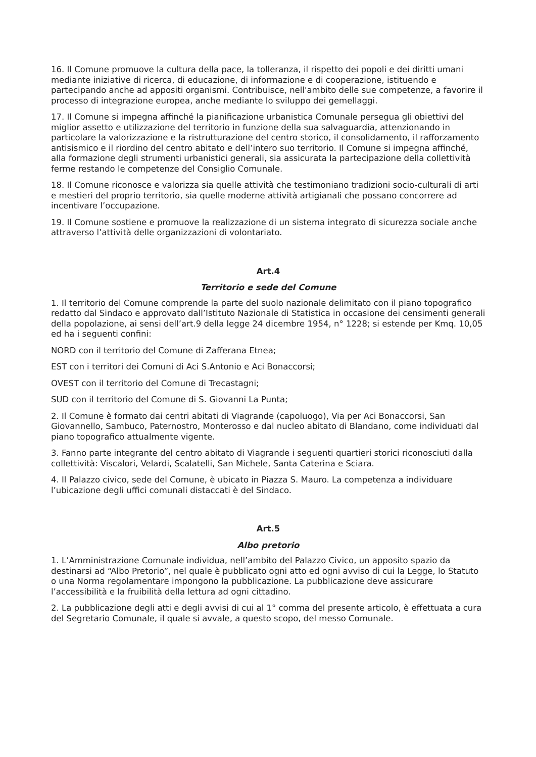16. Il Comune promuove la cultura della pace, la tolleranza, il rispetto dei popoli e dei diritti umani mediante iniziative di ricerca, di educazione, di informazione e di cooperazione, istituendo e partecipando anche ad appositi organismi. Contribuisce, nell'ambito delle sue competenze, a favorire il processo di integrazione europea, anche mediante lo sviluppo dei gemellaggi.
17. Il Comune si impegna affinché la pianificazione urbanistica Comunale persegua gli obiettivi del miglior assetto e utilizzazione del territorio in funzione della sua salvaguardia, attenzionando in particolare la valorizzazione e la ristrutturazione del centro storico, il consolidamento, il rafforzamento antisismico e il riordino del centro abitato e dell’intero suo territorio. Il Comune si impegna affinché, alla formazione degli strumenti urbanistici generali, sia assicurata la partecipazione della collettività ferme restando le competenze del Consiglio Comunale.
18. Il Comune riconosce e valorizza sia quelle attività che testimoniano tradizioni socio-culturali di arti e mestieri del proprio territorio, sia quelle moderne attività artigianali che possano concorrere ad incentivare l’occupazione.
19. Il Comune sostiene e promuove la realizzazione di un sistema integrato di sicurezza sociale anche attraverso l’attività delle organizzazioni di volontariato.
Art.4
Territorio e sede del Comune
1. Il territorio del Comune comprende la parte del suolo nazionale delimitato con il piano topografico redatto dal Sindaco e approvato dall’Istituto Nazionale di Statistica in occasione dei censimenti generali della popolazione, ai sensi dell’art.9 della legge 24 dicembre 1954, n° 1228; si estende per Kmq. 10,05 ed ha i seguenti confini:
NORD con il territorio del Comune di Zafferana Etnea;
EST con i territori dei Comuni di Aci S.Antonio e Aci Bonaccorsi;
OVEST con il territorio del Comune di Trecastagni;
SUD con il territorio del Comune di S. Giovanni La Punta;
2. Il Comune è formato dai centri abitati di Viagrande (capoluogo), Via per Aci Bonaccorsi, San Giovannello, Sambuco, Paternostro, Monterosso e dal nucleo abitato di Blandano, come individuati dal piano topografico attualmente vigente.
3. Fanno parte integrante del centro abitato di Viagrande i seguenti quartieri storici riconosciuti dalla collettività: Viscalori, Velardi, Scalatelli, San Michele, Santa Caterina e Sciara.
4. Il Palazzo civico, sede del Comune, è ubicato in Piazza S. Mauro. La competenza a individuare l’ubicazione degli uffici comunali distaccati è del Sindaco.
Art.5
Albo pretorio
1. L’Amministrazione Comunale individua, nell’ambito del Palazzo Civico, un apposito spazio da destinarsi ad “Albo Pretorio”, nel quale è pubblicato ogni atto ed ogni avviso di cui la Legge, lo Statuto o una Norma regolamentare impongono la pubblicazione. La pubblicazione deve assicurare l’accessibilità e la fruibilità della lettura ad ogni cittadino.
2. La pubblicazione degli atti e degli avvisi di cui al 1° comma del presente articolo, è effettuata a cura del Segretario Comunale, il quale si avvale, a questo scopo, del messo Comunale.